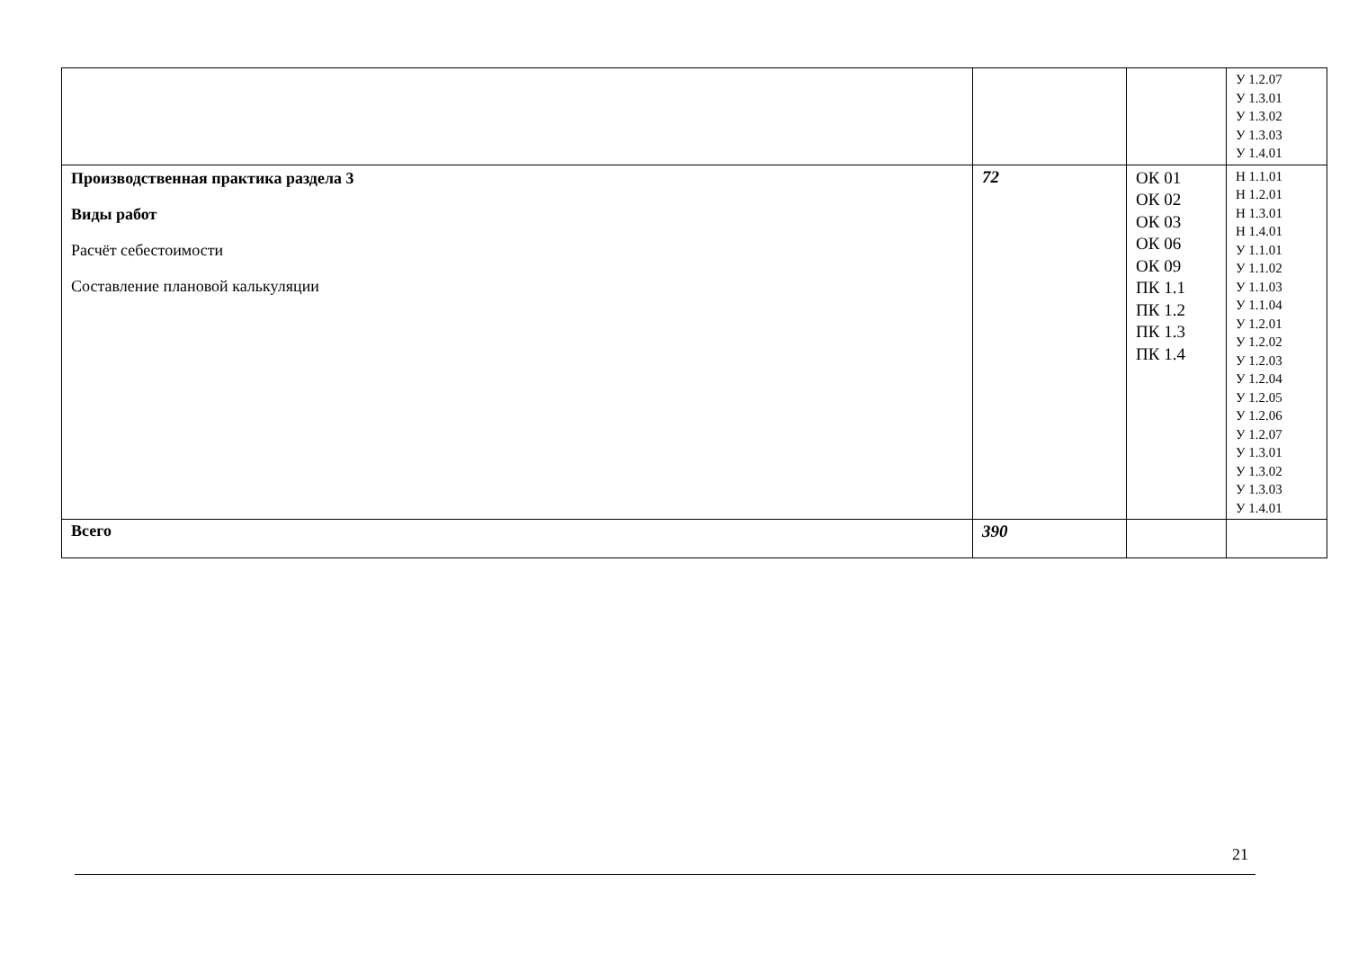| | | | У 1.2.07 У 1.3.01 У 1.3.02 У 1.3.03 У 1.4.01 |
| Производственная практика раздела 3 Виды работ Расчёт себестоимости Составление плановой калькуляции | 72 | ОК 01 ОК 02 ОК 03 ОК 06 ОК 09 ПК 1.1 ПК 1.2 ПК 1.3 ПК 1.4 | Н 1.1.01 Н 1.2.01 Н 1.3.01 Н 1.4.01 У 1.1.01 У 1.1.02 У 1.1.03 У 1.1.04 У 1.2.01 У 1.2.02 У 1.2.03 У 1.2.04 У 1.2.05 У 1.2.06 У 1.2.07 У 1.3.01 У 1.3.02 У 1.3.03 У 1.4.01 |
| Всего | 390 | | |
21